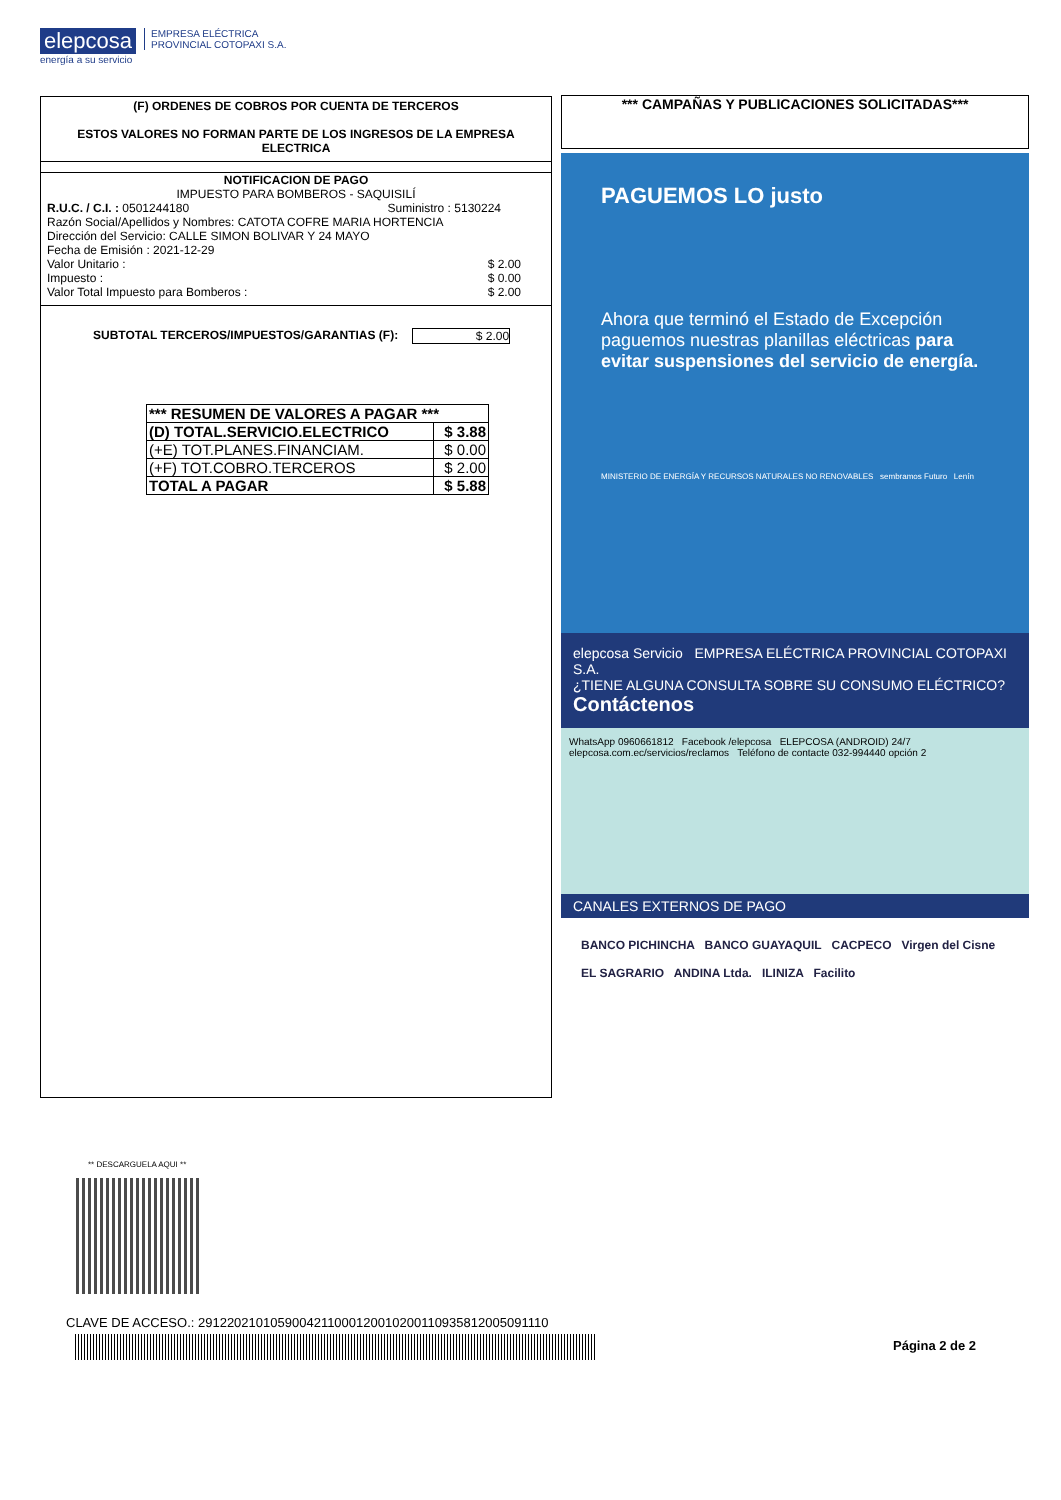elepcosa
energía a su servicio
EMPRESA ELÉCTRICA
PROVINCIAL COTOPAXI S.A.
(F) ORDENES DE COBROS POR CUENTA DE TERCEROS
ESTOS VALORES NO FORMAN PARTE DE LOS INGRESOS DE LA EMPRESA ELECTRICA
NOTIFICACION DE PAGO
IMPUESTO PARA BOMBEROS - SAQUISILÍ
R.U.C. / C.I. : 0501244180 Suministro : 5130224
Razón Social/Apellidos y Nombres: CATOTA COFRE MARIA HORTENCIA
Dirección del Servicio: CALLE SIMON BOLIVAR Y 24 MAYO
Fecha de Emisión : 2021-12-29
Valor Unitario : $ 2.00
Impuesto : $ 0.00
Valor Total Impuesto para Bomberos : $ 2.00
SUBTOTAL TERCEROS/IMPUESTOS/GARANTIAS (F): $ 2.00
| *** RESUMEN DE VALORES A PAGAR *** | |
| (D) TOTAL.SERVICIO.ELECTRICO | $ 3.88 |
| (+E) TOT.PLANES.FINANCIAM. | $ 0.00 |
| (+F) TOT.COBRO.TERCEROS | $ 2.00 |
| TOTAL A PAGAR | $ 5.88 |
*** CAMPAÑAS Y PUBLICACIONES SOLICITADAS***
PAGUEMOS LO justo
Ahora que terminó el Estado de Excepción paguemos nuestras planillas eléctricas para evitar suspensiones del servicio de energía.
MINISTERIO DE ENERGÍA Y RECURSOS NATURALES NO RENOVABLES sembramos Futuro Lenín
elepcosa Servicio EMPRESA ELÉCTRICA PROVINCIAL COTOPAXI S.A.
¿TIENE ALGUNA CONSULTA SOBRE SU CONSUMO ELÉCTRICO? Contáctenos
WhatsApp 0960661812 Facebook /elepcosa ELEPCOSA (ANDROID) 24/7 elepcosa.com.ec/servicios/reclamos Teléfono de contacte 032-994440 opción 2
CANALES EXTERNOS DE PAGO
BANCO PICHINCHA BANCO GUAYAQUIL CACPECO Virgen del Cisne
EL SAGRARIO ANDINA Ltda. ILINIZA Facilito
** DESCARGUELA AQUI **
CLAVE DE ACCESO.: 2912202101059004211000120010200110935812005091110
Página 2 de 2